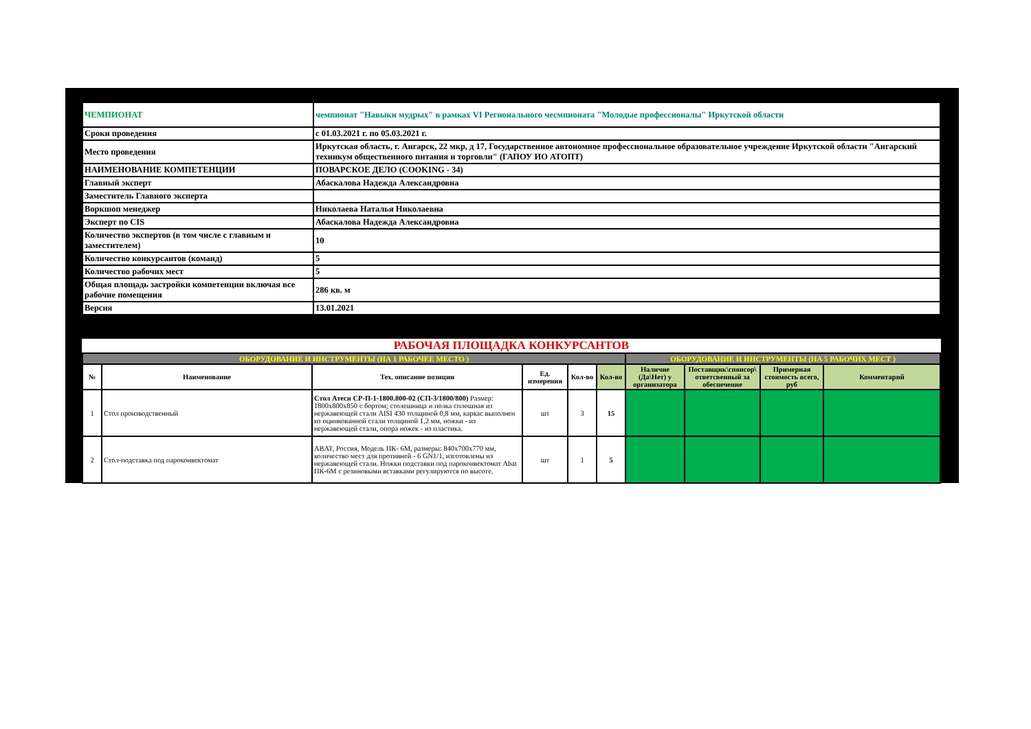| ЧЕМПИОНАТ | чемпионат "Навыки мудрых" в рамках VI Регионального чесмпионата "Молодые профессионалы" Иркутской области |
| Сроки проведения | с 01.03.2021 г. по 05.03.2021 г. |
| Место проведения | Иркутская область, г. Ангарск, 22 мкр, д 17, Государственное автономное профессиональное образовательное учреждение Иркутской области "Ангарский техникум общественного питания и торговли" (ГАПОУ ИО АТОПТ) |
| НАИМЕНОВАНИЕ КОМПЕТЕНЦИИ | ПОВАРСКОЕ ДЕЛО (COOKING - 34) |
| Главный эксперт | Абаскалова Надежда Александровна |
| Заместитель Главного эксперта | |
| Воркшоп менеджер | Николаева Наталья Николаевна |
| Эксперт по CIS | Абаскалова Надежда Александровна |
| Количество экспертов (в том числе с главным и заместителем) | 10 |
| Количество конкурсантов (команд) | 5 |
| Количество рабочих мест | 5 |
| Общая площадь застройки компетенции включая все рабочие помещения | 286 кв. м |
| Версия | 13.01.2021 |
РАБОЧАЯ ПЛОЩАДКА КОНКУРСАНТОВ
| ОБОРУДОВАНИЕ И ИНСТРУМЕНТЫ (НА 1 РАБОЧЕЕ МЕСТО ) | | | | | | ОБОРУДОВАНИЕ И ИНСТРУМЕНТЫ (НА 5 РАБОЧИХ МЕСТ ) | | | |
| № | Наименование | Тех. описание позиции | Ед. измерения | Кол-во | Кол-во | Наличие (Да\Нет) у организатора | Поставщик\спонсор\ ответсвенный за обеспечение | Примерная стоимость всего, руб | Комментарий |
| 1 | Стол производственный | Стол Атеси СР-П-1-1800.800-02 (СП-3/1800/800) Размер: 1800х800х850 с бортом; столешница и полка сплошная из нержавеющей стали AISI 430 толщиной 0,8 мм, каркас выполнен из оцинкованной стали толщиной 1,2 мм, ножки - из нержавеющей стали, опора ножек - из пластика. | шт | 3 | 15 | | | | |
| 2 | Стол-подставка под пароконвектомат | ABAT, Россия, Модель ПК- 6М, размеры: 840х700х770 мм, количество мест для противней - 6 GN1/1, изготовлены из нержавеющей стали. Ножки подставки под пароконвектомат Abat ПК-6М с резиновыми вставками регулируются по высоте. | шт | 1 | 5 | | | | |